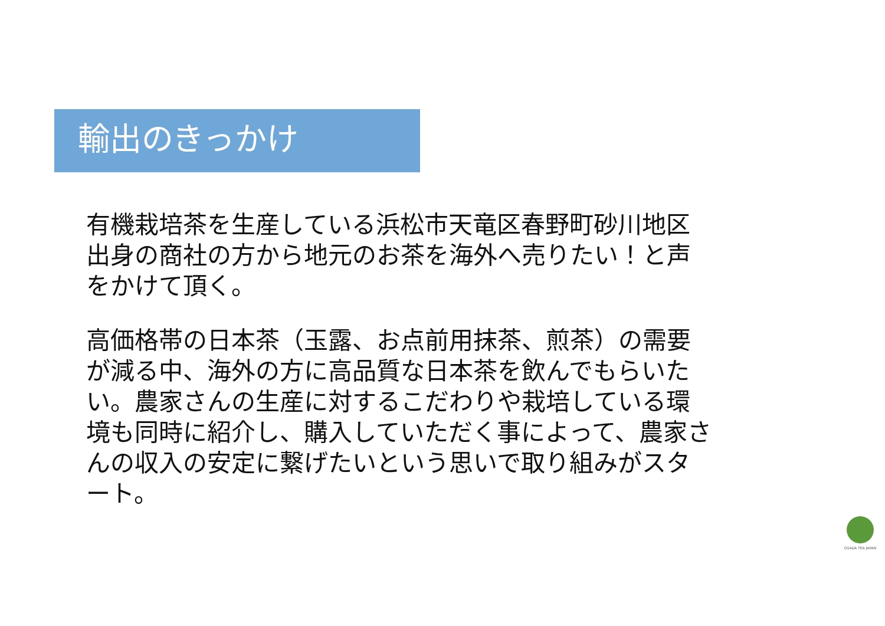輸出のきっかけ
有機栽培茶を生産している浜松市天竜区春野町砂川地区出身の商社の方から地元のお茶を海外へ売りたい！と声をかけて頂く。
高価格帯の日本茶（玉露、お点前用抹茶、煎茶）の需要が減る中、海外の方に高品質な日本茶を飲んでもらいたい。農家さんの生産に対するこだわりや栽培している環境も同時に紹介し、購入していただく事によって、農家さんの収入の安定に繋げたいという思いで取り組みがスタート。
OSADA TEA JAPAN